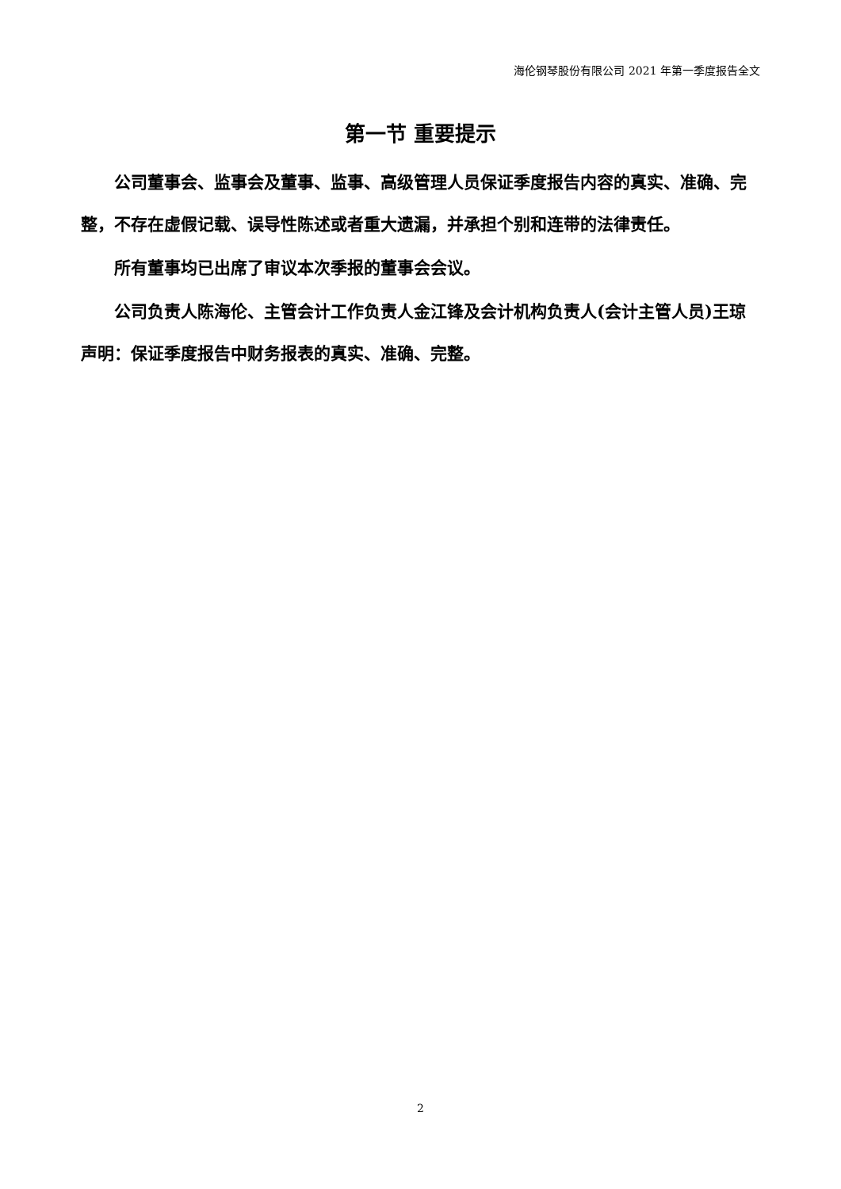海伦钢琴股份有限公司 2021 年第一季度报告全文
第一节 重要提示
公司董事会、监事会及董事、监事、高级管理人员保证季度报告内容的真实、准确、完整，不存在虚假记载、误导性陈述或者重大遗漏，并承担个别和连带的法律责任。
所有董事均已出席了审议本次季报的董事会会议。
公司负责人陈海伦、主管会计工作负责人金江锋及会计机构负责人(会计主管人员)王琼声明：保证季度报告中财务报表的真实、准确、完整。
2